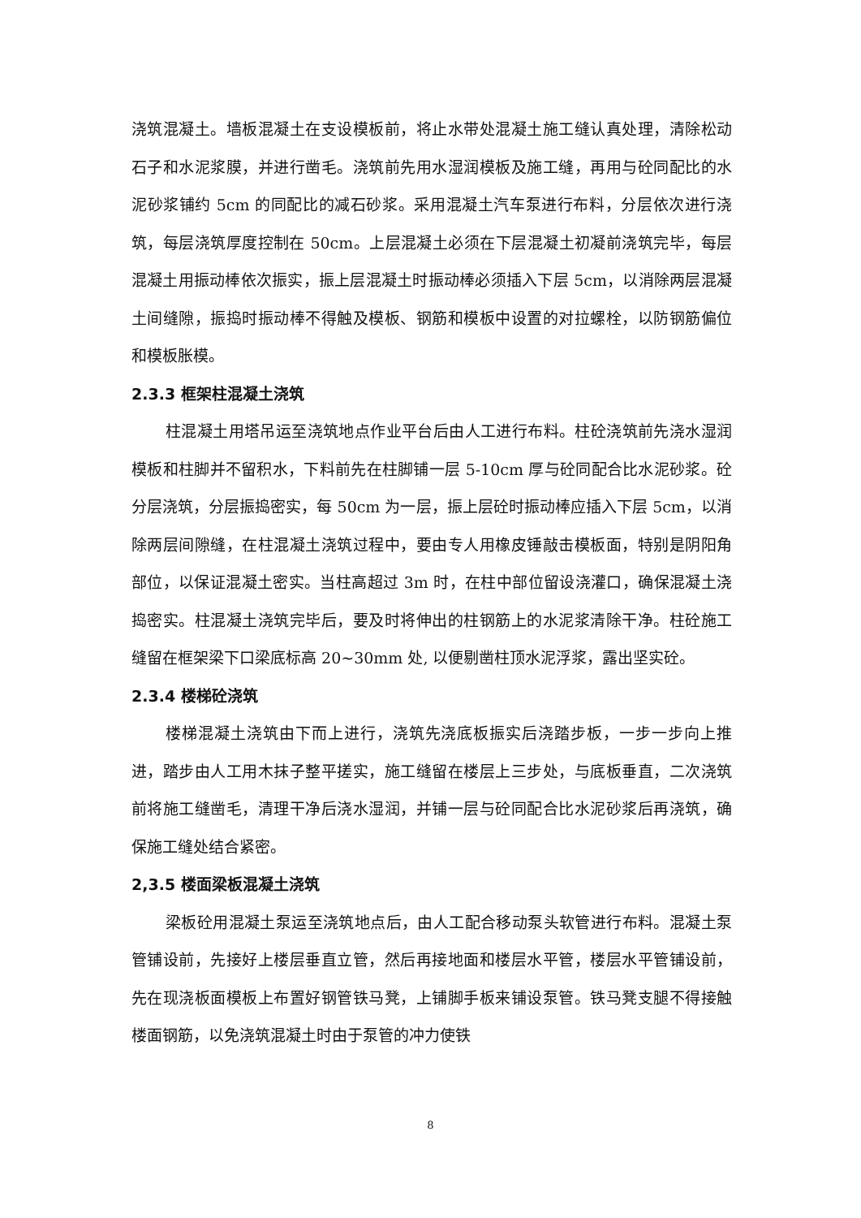浇筑混凝土。墙板混凝土在支设模板前，将止水带处混凝土施工缝认真处理，清除松动石子和水泥浆膜，并进行凿毛。浇筑前先用水湿润模板及施工缝，再用与砼同配比的水泥砂浆铺约 5cm 的同配比的减石砂浆。采用混凝土汽车泵进行布料，分层依次进行浇筑，每层浇筑厚度控制在 50cm。上层混凝土必须在下层混凝土初凝前浇筑完毕，每层混凝土用振动棒依次振实，振上层混凝土时振动棒必须插入下层 5cm，以消除两层混凝土间缝隙，振捣时振动棒不得触及模板、钢筋和模板中设置的对拉螺栓，以防钢筋偏位和模板胀模。
2.3.3 框架柱混凝土浇筑
柱混凝土用塔吊运至浇筑地点作业平台后由人工进行布料。柱砼浇筑前先浇水湿润模板和柱脚并不留积水，下料前先在柱脚铺一层 5-10cm 厚与砼同配合比水泥砂浆。砼分层浇筑，分层振捣密实，每 50cm 为一层，振上层砼时振动棒应插入下层 5cm，以消除两层间隙缝，在柱混凝土浇筑过程中，要由专人用橡皮锤敲击模板面，特别是阴阳角部位，以保证混凝土密实。当柱高超过 3m 时，在柱中部位留设浇灌口，确保混凝土浇捣密实。柱混凝土浇筑完毕后，要及时将伸出的柱钢筋上的水泥浆清除干净。柱砼施工缝留在框架梁下口梁底标高 20~30mm 处, 以便剔凿柱顶水泥浮浆，露出坚实砼。
2.3.4 楼梯砼浇筑
楼梯混凝土浇筑由下而上进行，浇筑先浇底板振实后浇踏步板，一步一步向上推进，踏步由人工用木抹子整平搓实，施工缝留在楼层上三步处，与底板垂直，二次浇筑前将施工缝凿毛，清理干净后浇水湿润，并铺一层与砼同配合比水泥砂浆后再浇筑，确保施工缝处结合紧密。
2,3.5 楼面梁板混凝土浇筑
梁板砼用混凝土泵运至浇筑地点后，由人工配合移动泵头软管进行布料。混凝土泵管铺设前，先接好上楼层垂直立管，然后再接地面和楼层水平管，楼层水平管铺设前，先在现浇板面模板上布置好钢管铁马凳，上铺脚手板来铺设泵管。铁马凳支腿不得接触楼面钢筋，以免浇筑混凝土时由于泵管的冲力使铁
8